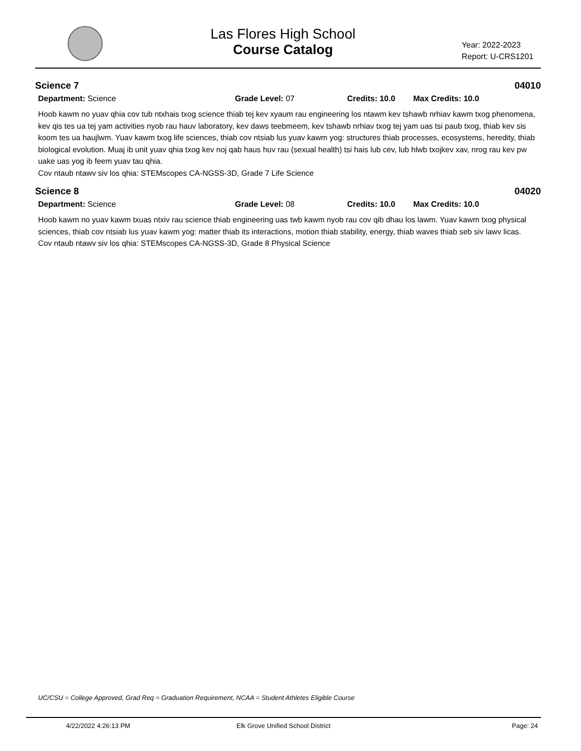Las Flores High School
Course Catalog
Year: 2022-2023
Report: U-CRS1201
Science 7 04010
Department: Science Grade Level: 07 Credits: 10.0 Max Credits: 10.0
Hoob kawm no yuav qhia cov tub ntxhais txog science thiab tej kev xyaum rau engineering los ntawm kev tshawb nrhiav kawm txog phenomena, kev qis tes ua tej yam activities nyob rau hauv laboratory, kev daws teebmeem, kev tshawb nrhiav txog tej yam uas tsi paub txog, thiab kev sis koom tes ua haujlwm. Yuav kawm txog life sciences, thiab cov ntsiab lus yuav kawm yog: structures thiab processes, ecosystems, heredity, thiab biological evolution. Muaj ib unit yuav qhia txog kev noj qab haus huv rau (sexual health) tsi hais lub cev, lub hlwb txojkev xav, nrog rau kev pw uake uas yog ib feem yuav tau qhia.
Cov ntaub ntawv siv los qhia: STEMscopes CA-NGSS-3D, Grade 7 Life Science
Science 8 04020
Department: Science Grade Level: 08 Credits: 10.0 Max Credits: 10.0
Hoob kawm no yuav kawm txuas ntxiv rau science thiab engineering uas twb kawm nyob rau cov qib dhau los lawm. Yuav kawm txog physical sciences, thiab cov ntsiab lus yuav kawm yog: matter thiab its interactions, motion thiab stability, energy, thiab waves thiab seb siv lawv licas.
Cov ntaub ntawv siv los qhia: STEMscopes CA-NGSS-3D, Grade 8 Physical Science
UC/CSU = College Approved, Grad Req = Graduation Requirement, NCAA = Student Athletes Eligible Course
4/22/2022 4:26:13 PM Elk Grove Unified School District Page: 24